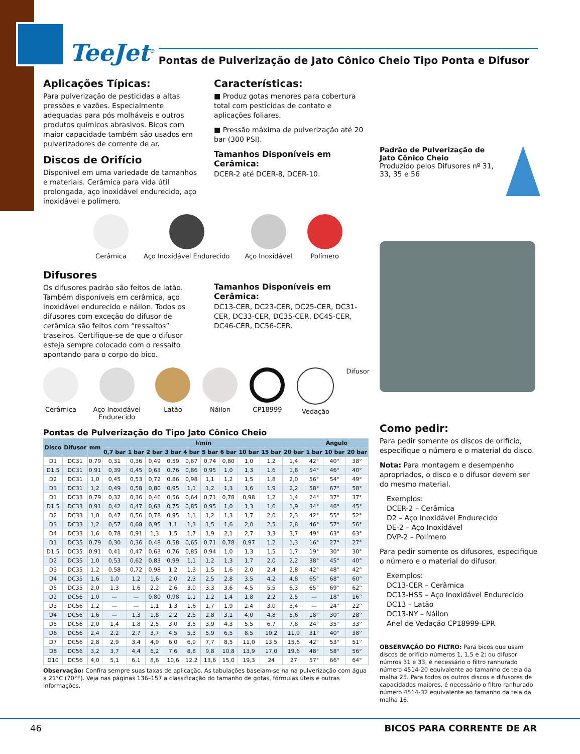TeeJet<sup>®</sup>
Pontas de Pulverização de Jato Cônico Cheio Tipo Ponta e Difusor
Aplicações Típicas:
Para pulverização de pesticidas a altas pressões e vazões. Especialmente adequadas para pós molháveis e outros produtos químicos abrasivos. Bicos com maior capacidade também são usados em pulverizadores de corrente de ar.
Discos de Orifício
Disponível em uma variedade de tamanhos e materiais. Cerâmica para vida útil prolongada, aço inoxidável endurecido, aço inoxidável e polímero.
Características:
■ Produz gotas menores para cobertura total com pesticidas de contato e aplicações foliares.
■ Pressão máxima de pulverização até 20 bar (300 PSI).
Tamanhos Disponíveis em Cerâmica:
DCER-2 até DCER-8, DCER-10.
Cerâmica Aço Inoxidável Endurecido Aço Inoxidável Polímero
Difusores
Os difusores padrão são feitos de latão. Também disponíveis em cerâmica, aço inoxidável endurecido e náilon. Todos os difusores com exceção do difusor de cerâmica são feitos com “ressaltos” traseiros. Certifique-se de que o difusor esteja sempre colocado com o ressalto apontando para o corpo do bico.
Tamanhos Disponíveis em Cerâmica:
DC13-CER, DC23-CER, DC25-CER, DC31-CER, DC33-CER, DC35-CER, DC45-CER, DC46-CER, DC56-CER.
Cerâmica Aço Inoxidável Endurecido Latão Náilon CP18999 Vedação Difusor
Pontas de Pulverização do Tipo Jato Cônico Cheio
| Disco | Difusor | mm | l/min | | | | | | | | | | Ângulo | | |
| --- | --- | --- | --- | --- | --- | --- | --- | --- | --- | --- | --- | --- | --- | --- | --- |
| | | | 0,7 bar | 1 bar | 2 bar | 3 bar | 4 bar | 5 bar | 6 bar | 10 bar | 15 bar | 20 bar | 1 bar | 10 bar | 20 bar |
| D1 | DC31 | 0,79 | 0,31 | 0,36 | 0,49 | 0,59 | 0,67 | 0,74 | 0,80 | 1,0 | 1,2 | 1,4 | 42° | 40° | 38° |
| D1.5 | DC31 | 0,91 | 0,39 | 0,45 | 0,63 | 0,76 | 0,86 | 0,95 | 1,0 | 1,3 | 1,6 | 1,8 | 54° | 46° | 40° |
| D2 | DC31 | 1,0 | 0,45 | 0,53 | 0,72 | 0,86 | 0,98 | 1,1 | 1,2 | 1,5 | 1,8 | 2,0 | 56° | 54° | 49° |
| D3 | DC31 | 1,2 | 0,49 | 0,58 | 0,80 | 0,95 | 1,1 | 1,2 | 1,3 | 1,6 | 1,9 | 2,2 | 58° | 67° | 58° |
| D1 | DC33 | 0,79 | 0,32 | 0,36 | 0,46 | 0,56 | 0,64 | 0,71 | 0,78 | 0,98 | 1,2 | 1,4 | 24° | 37° | 37° |
| D1.5 | DC33 | 0,91 | 0,42 | 0,47 | 0,63 | 0,75 | 0,85 | 0,95 | 1,0 | 1,3 | 1,6 | 1,9 | 34° | 46° | 45° |
| D2 | DC33 | 1,0 | 0,47 | 0,56 | 0,78 | 0,95 | 1,1 | 1,2 | 1,3 | 1,7 | 2,0 | 2,3 | 42° | 55° | 52° |
| D3 | DC33 | 1,2 | 0,57 | 0,68 | 0,95 | 1,1 | 1,3 | 1,5 | 1,6 | 2,0 | 2,5 | 2,8 | 46° | 57° | 56° |
| D4 | DC33 | 1,6 | 0,78 | 0,91 | 1,3 | 1,5 | 1,7 | 1,9 | 2,1 | 2,7 | 3,3 | 3,7 | 49° | 63° | 63° |
| D1 | DC35 | 0,79 | 0,30 | 0,36 | 0,48 | 0,58 | 0,65 | 0,71 | 0,78 | 0,97 | 1,2 | 1,3 | 16° | 27° | 27° |
| D1.5 | DC35 | 0,91 | 0,41 | 0,47 | 0,63 | 0,76 | 0,85 | 0,94 | 1,0 | 1,3 | 1,5 | 1,7 | 19° | 30° | 30° |
| D2 | DC35 | 1,0 | 0,53 | 0,62 | 0,83 | 0,99 | 1,1 | 1,2 | 1,3 | 1,7 | 2,0 | 2,2 | 38° | 45° | 40° |
| D3 | DC35 | 1,2 | 0,58 | 0,72 | 0,98 | 1,2 | 1,3 | 1,5 | 1,6 | 2,0 | 2,4 | 2,8 | 42° | 48° | 42° |
| D4 | DC35 | 1,6 | 1,0 | 1,2 | 1,6 | 2,0 | 2,3 | 2,5 | 2,8 | 3,5 | 4,2 | 4,8 | 65° | 68° | 60° |
| D5 | DC35 | 2,0 | 1,3 | 1,6 | 2,2 | 2,6 | 3,0 | 3,3 | 3,6 | 4,5 | 5,5 | 6,3 | 65° | 69° | 62° |
| D2 | DC56 | 1,0 | — | — | 0,80 | 0,98 | 1,1 | 1,2 | 1,4 | 1,8 | 2,2 | 2,5 | — | 18° | 16° |
| D3 | DC56 | 1,2 | — | — | 1,1 | 1,3 | 1,6 | 1,7 | 1,9 | 2,4 | 3,0 | 3,4 | — | 24° | 22° |
| D4 | DC56 | 1,6 | — | 1,3 | 1,8 | 2,2 | 2,5 | 2,8 | 3,1 | 4,0 | 4,8 | 5,6 | 18° | 30° | 28° |
| D5 | DC56 | 2,0 | 1,4 | 1,8 | 2,5 | 3,0 | 3,5 | 3,9 | 4,3 | 5,5 | 6,7 | 7,8 | 24° | 35° | 33° |
| D6 | DC56 | 2,4 | 2,2 | 2,7 | 3,7 | 4,5 | 5,3 | 5,9 | 6,5 | 8,5 | 10,2 | 11,9 | 31° | 40° | 38° |
| D7 | DC56 | 2,8 | 2,9 | 3,4 | 4,9 | 6,0 | 6,9 | 7,7 | 8,5 | 11,0 | 13,5 | 15,6 | 42° | 53° | 51° |
| D8 | DC56 | 3,2 | 3,7 | 4,4 | 6,2 | 7,6 | 8,8 | 9,8 | 10,8 | 13,9 | 17,0 | 19,6 | 48° | 58° | 56° |
| D10 | DC56 | 4,0 | 5,1 | 6,1 | 8,6 | 10,6 | 12,2 | 13,6 | 15,0 | 19,3 | 24 | 27 | 57° | 66° | 64° |
Observação: Confira sempre suas taxas de aplicação. As tabulações baseiam-se na na pulverização com água a 21°C (70°F). Veja nas páginas 136–157 a classificação do tamanho de gotas, fórmulas úteis e outras informações.
Padrão de Pulverização de Jato Cônico Cheio
Produzido pelos Difusores nº 31, 33, 35 e 56
Como pedir:
Para pedir somente os discos de orifício, especifique o número e o material do disco.
Nota: Para montagem e desempenho apropriados, o disco e o difusor devem ser do mesmo material.
Exemplos:
DCER-2 – Cerâmica
D2 – Aço Inoxidável Endurecido
DE-2 – Aço Inoxidável
DVP-2 – Polímero
Para pedir somente os difusores, especifique o número e o material do difusor.
Exemplos:
DC13-CER – Cerâmica
DC13-HSS – Aço Inoxidável Endurecido
DC13 – Latão
DC13-NY – Náilon
Anel de Vedação CP18999-EPR
OBSERVAÇÃO DO FILTRO: Para bicos que usam discos de orifício números 1, 1,5 e 2; ou difusor númros 31 e 33, é necessário o filtro ranhurado número 4514-20 equivalente ao tamanho de tela da malha 25. Para todos os outros discos e difusores de capacidades maiores, é necessário o filtro ranhurado número 4514-32 equivalente ao tamanho da tela da malha 16.
46 BICOS PARA CORRENTE DE AR